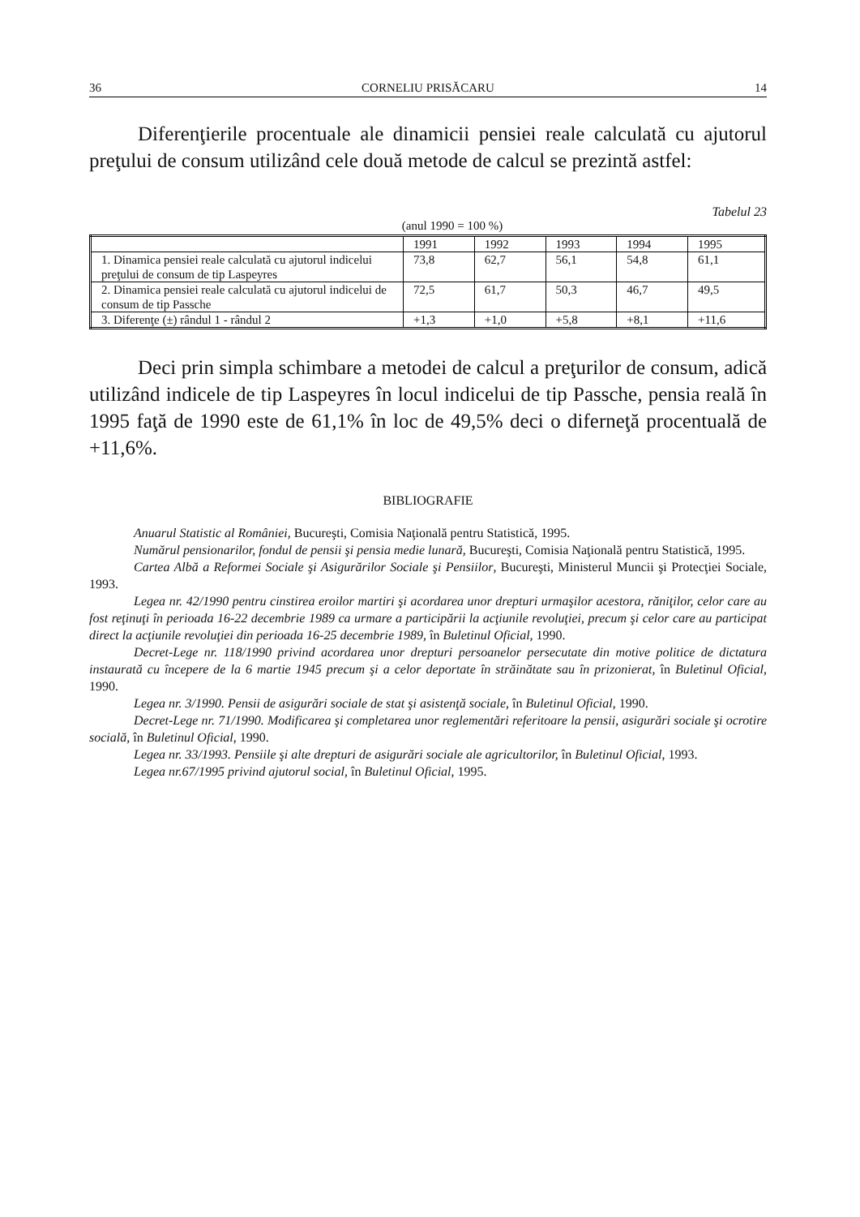36 CORNELIU PRISĂCARU 14
Diferenţierile procentuale ale dinamicii pensiei reale calculată cu ajutorul preţului de consum utilizând cele două metode de calcul se prezintă astfel:
Tabelul 23
(anul 1990 = 100 %)
| | 1991 | 1992 | 1993 | 1994 | 1995 |
| --- | --- | --- | --- | --- | --- |
| 1. Dinamica pensiei reale calculată cu ajutorul indicelui preţului de consum de tip Laspeyres | 73,8 | 62,7 | 56,1 | 54,8 | 61,1 |
| 2. Dinamica pensiei reale calculată cu ajutorul indicelui de consum de tip Passche | 72,5 | 61,7 | 50,3 | 46,7 | 49,5 |
| 3. Diferenţe (±) rândul 1 - rândul 2 | +1,3 | +1,0 | +5,8 | +8,1 | +11,6 |
Deci prin simpla schimbare a metodei de calcul a preţurilor de consum, adică utilizând indicele de tip Laspeyres în locul indicelui de tip Passche, pensia reală în 1995 faţă de 1990 este de 61,1% în loc de 49,5% deci o diferneţă procentuală de +11,6%.
BIBLIOGRAFIE
Anuarul Statistic al României, Bucureşti, Comisia Naţională pentru Statistică, 1995.
Numărul pensionarilor, fondul de pensii şi pensia medie lunară, Bucureşti, Comisia Naţională pentru Statistică, 1995.
Cartea Albă a Reformei Sociale şi Asigurărilor Sociale şi Pensiilor, Bucureşti, Ministerul Muncii şi Protecţiei Sociale, 1993.
Legea nr. 42/1990 pentru cinstirea eroilor martiri şi acordarea unor drepturi urmaşilor acestora, răniţilor, celor care au fost reţinuţi în perioada 16-22 decembrie 1989 ca urmare a participării la acţiunile revoluţiei, precum şi celor care au participat direct la acţiunile revoluţiei din perioada 16-25 decembrie 1989, în Buletinul Oficial, 1990.
Decret-Lege nr. 118/1990 privind acordarea unor drepturi persoanelor persecutate din motive politice de dictatura instaurată cu începere de la 6 martie 1945 precum şi a celor deportate în străinătate sau în prizonierat, în Buletinul Oficial, 1990.
Legea nr. 3/1990. Pensii de asigurări sociale de stat şi asistenţă sociale, în Buletinul Oficial, 1990.
Decret-Lege nr. 71/1990. Modificarea şi completarea unor reglementări referitoare la pensii, asigurări sociale şi ocrotire socială, în Buletinul Oficial, 1990.
Legea nr. 33/1993. Pensiile şi alte drepturi de asigurări sociale ale agricultorilor, în Buletinul Oficial, 1993.
Legea nr.67/1995 privind ajutorul social, în Buletinul Oficial, 1995.